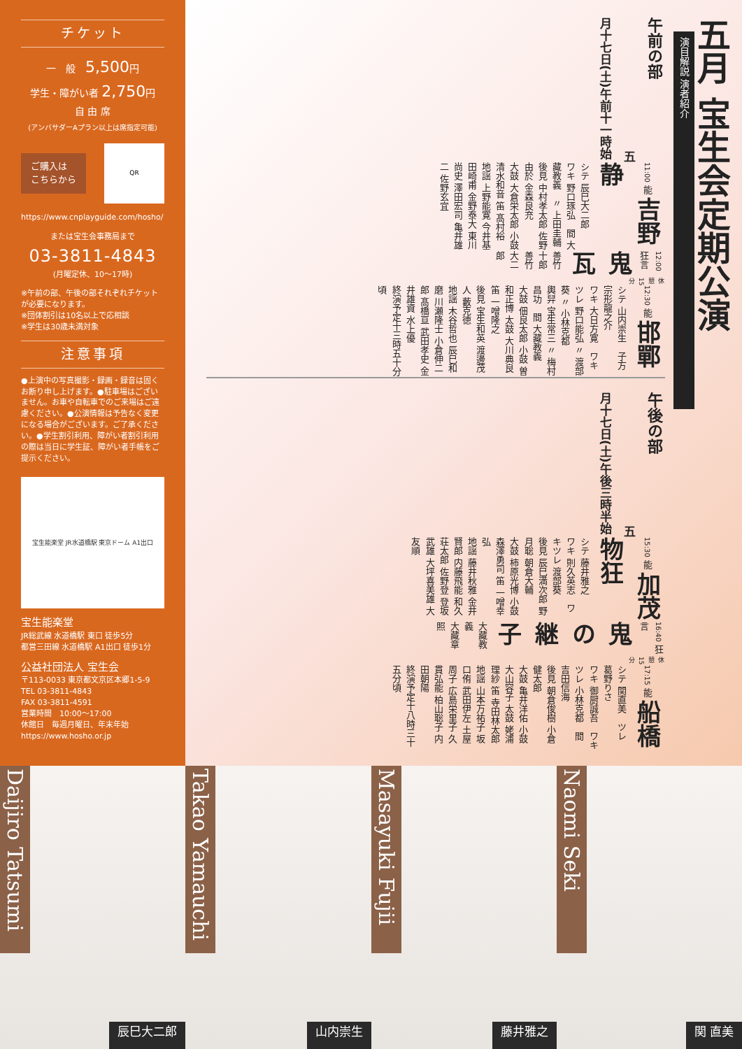チケット
一　般　5,500円
学生・障がい者 2,750円
自 由 席
(アンバサダーAプラン以上は席指定可能)
ご購入は
こちらから
QR
https://www.cnplayguide.com/hosho/
または宝生会事務局まで
03-3811-4843
(月曜定休、10〜17時)
※午前の部、午後の部それぞれチケットが必要になります。
※団体割引は10名以上で応相談
※学生は30歳未満対象
注意事項
●上演中の写真撮影・録画・録音は固くお断り申し上げます。●駐車場はございません。お車や自転車でのご来場はご遠慮ください。●公演情報は予告なく変更になる場合がございます。ご了承ください。●学生割引利用、障がい者割引利用の際は当日に学生証、障がい者手帳をご提示ください。
宝生能楽堂 JR水道橋駅 東京ドーム A1出口
宝生能楽堂
JR総武線 水道橋駅 東口 徒歩5分
都営三田線 水道橋駅 A1出口 徒歩1分
公益社団法人 宝生会
〒113-0033 東京都文京区本郷1-5-9
TEL 03-3811-4843
FAX 03-3811-4591
営業時間　10:00〜17:00
休館日　毎週月曜日、年末年始
https://www.hosho.or.jp
五月 宝生会定期公演
演目解説 演者紹介
午前の部 五月十七日(土)午前十一時始
11:00 能 吉野静
シテ 辰巳大二郎
ワキ 野口琢弘　間 大藏教義　〃 上田圭輔
後見 中村孝太郎 佐野由於 金森良充
大鼓 大倉栄太郎 小鼓 清水和音 笛 髙村裕
地謡 上野能寛 今井基 田崎甫 金野泰大 東川尚史 澤田宏司 亀井雄二 佐野玄宜
12:00 狂言 鬼瓦
善竹十郎
善竹大二郎
休憩15分
12:30 能 邯鄲
シテ 山内崇生　子方 宗形龍之介
ワキ 大日方寛　ワキツレ 野口能弘 〃 渡部葵 〃 小林克都
輿舁 宝生常三 〃 梅村昌功　間 大藏教義
大鼓 佃良太郎 小鼓 曽和正博 太鼓 大川典良 笛 一噌隆之
後見 宝生和英 渡邊茂人 藪克徳
地謡 木谷哲也 辰巳和磨 川瀬隆士 小倉伸二郎 髙橋亘 武田孝史 金井雄資 水上優
終演予定十三時五十分頃
午後の部 五月十七日(土)午後三時半始
15:30 能 加茂物狂
シテ 藤井雅之
ワキ 則久英志　ワキツレ 渡部葵
後見 辰巳満次郎 野月聡 朝倉大輔
大鼓 柿原光博 小鼓 森澤勇司 笛 一噌幸弘
地謡 藤井秋雅 金井賢郎 内藤飛能 和久荘太郎 佐野登 登坂武雄 大坪喜美雄 大友順
16:40 狂言 鬼の継子
大藏教義
大藏章照
休憩15分
17:15 能 船橋
シテ 関直美　ツレ 葛野りさ
ワキ 御厨誠吾　ワキツレ 小林克都　間 吉田信海
後見 朝倉俊樹 小倉健太郎
大鼓 亀井洋佑 小鼓 大山容子 太鼓 姥浦理紗 笛 寺田林太郎
地謡 山本万祐子 坂口侑 武田伊左 土屋周子 広島栄里子 久貫弘能 柏山聡子 内田朝陽
終演予定十八時三十五分頃
Daijiro Tatsumi
辰巳大二郎
Takao Yamauchi
山内崇生
Masayuki Fujii
藤井雅之
Naomi Seki
関 直美